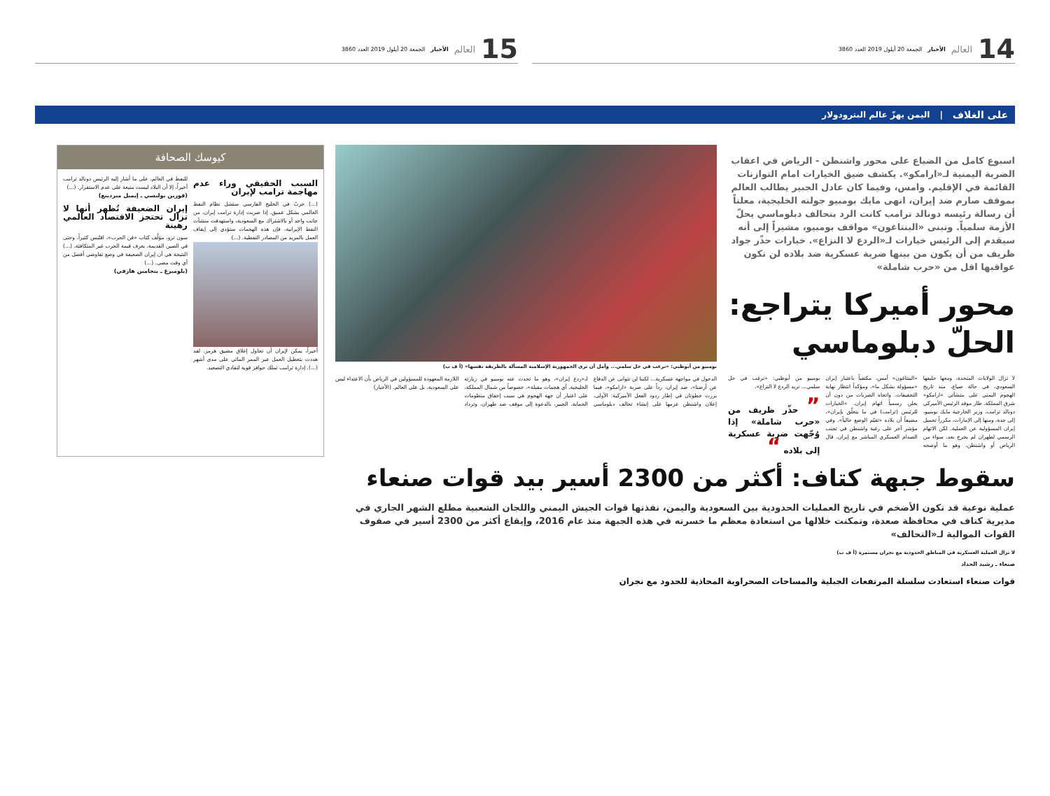14 العالم الأخبار الجمعة 20 أيلول 2019 العدد 3860
15 العالم الأخبار الجمعة 20 أيلول 2019 العدد 3860
على الغلاف | اليمن يهزّ عالم البترودولار
اسبوع كامل من الضياع على محور واشنطن - الرياض في اعقاب الضربة اليمنية لـ«ارامكو». يكشف ضيق الخيارات امام التوازنات القائمة في الإقليم. وامس، وفيما كان عادل الجبير يطالب العالم بموقف صارم ضد إيران، انهى مايك بومبيو جولته الخليجية، معلناً أن رسالة رئيسه دونالد ترامب كانت الرد بتحالف دبلوماسي يحلّ الأزمة سلمياً. وتبنى «البنتاغون» مواقف بومبيو، مشيراً إلى أنه سيقدم إلى الرئيس خيارات لـ«الردع لا النزاع». خيارات حذّر جواد ظريف من أن يكون من بينها ضربة عسكرية ضد بلاده لن تكون عواقبها اقل من «حرب شاملة»
محور أميركا يتراجع: الحلّ دبلوماسي
لا تزال الولايات المتحدة، ومعها حليفها السعودي، في حالة ضياع، منذ تاريخ الهجوم اليمني على منشآتي «ارامكو» شرق المملكة. طار موفد الرئيس الأميركي دونالد ترامب، وزير الخارجية مايك بومبيو، إلى جدة، ومنها إلى الإمارات، مكرراً تحميل إيران المسؤولية عن العملية. لكن الاتهام الرسمي لطهران لم يخرج بعد، سواء من الرياض أو واشنطن، وهو ما أوضحه «البنتاغون» أمس، مكتفياً باعتبار إيران «مسؤولة بشكل ما»، ومؤكداً انتظار نهاية التحقيقات. واتجاه الضربات من دون أن يعلن رسمياً اتهام إيران. «الخيارات للرئيس (ترامب) في ما يتعلّق بإيران»، مضيفاً أن بلاده «تقيّم الوضع حالياً». وفي مؤشر آخر على رغبة واشنطن في تجنب الصدام العسكري المباشر مع إيران، قال بومبيو من أبوظبي: «نرغب في حل سلمي... نريد الردع لا النزاع».
” حذّر ظريف من «حرب شاملة» إذا وُجّهت ضربة عسكرية إلى بلاده “
بومبيو من أبوظبي: «نرغب في حل سلمي... وآمل أن ترى الجمهورية الإسلامية المسألة بالطريقة نفسها» (أ ف ب)
الدخول في مواجهة عسكرية... لكننا لن نتوانى عن الدفاع عن أرضنا»، ضد إيران، رداً على ضربة «ارامكو»، فيما برزت خطوتان في إطار ردود الفعل الأميركية: الأولى، إعلان واشنطن عزمها على إنشاء تحالف دبلوماسي لـ«ردع إيران»، وهو ما تحدث عنه بومبيو في زيارته الخليجية. أي هجمات مقبلة»، خصوصاً من شمال المملكة، على اعتبار أن جهة الهجوم هي سبب إخفاق منظومات الحماية. الجبير، بالدعوة إلى موقف ضد طهران، وترداد اللازمة المعهودة للمسؤولين في الرياض بأن الاعتداء ليس على السعودية، بل على العالم. (الأخبار)
كيوسك الصحافة
السبب الحقيقي وراء عدم مهاجمة ترامب لإيران
(...) حربٌ في الخليج الفارسي ستشل نظام النفط العالمي بشكل عميق. إذا ضربت إدارة ترامب إيران، من جانب واحد أو بالاشتراك مع السعودية، واستهدفت منشآت النفط الإيرانية، فإن هذه الهجمات ستؤدي إلى إيقاف العمل بالمزيد من المصادر النفطية. (...)
أخيراً، يمكن لإيران أن تحاول إغلاق مضيق هرمز. لقد هددت بتعطيل العمل عبر الممر المائي على مدى أشهر (...). إدارة ترامب تملك حوافز قوية لتفادي التصعيد.
للنفط في العالم، على ما أشار إليه الرئيس دونالد ترامب أخيراً، إلا أن البلاد ليست منيعة على عدم الاستقرار. (...)
(فورين بوليسي ـ إيميل ميردينغ)
إيران الضعيفة تُظهر أنها لا تزال تحتجز الاقتصاد العالمي رهينة
سون تزو، مؤلّف كتاب «فن الحرب»، اقتُبس كثيراً. وحتى في الصين القديمة، يعرف قيمة الحرب غير المتكافئة. (...) النتيجة هي أن إيران الضعيفة في وضع تفاوضي أفضل من أي وقت مضى. (...)
(بلومبرغ ـ بنجامين هارفي)
سقوط جبهة كتاف: أكثر من 2300 أسير بيد قوات صنعاء
عملية نوعية قد تكون الأضخم في تاريخ العمليات الحدودية بين السعودية واليمن، نفذتها قوات الجيش اليمني واللجان الشعبية مطلع الشهر الجاري في مديرية كتاف في محافظة صعدة، وتمكنت خلالها من استعادة معظم ما خسرته في هذه الجبهة منذ عام 2016، وإيقاع أكثر من 2300 أسير في صفوف القوات الموالية لـ«التحالف»
لا تزال العملية العسكرية في المناطق الحدودية مع نجران مستمرة (أ ف ب)
صنعاء ـ رشيد الحداد
قوات صنعاء استعادت سلسلة المرتفعات الجبلية والمساحات الصحراوية المحاذية للحدود مع نجران